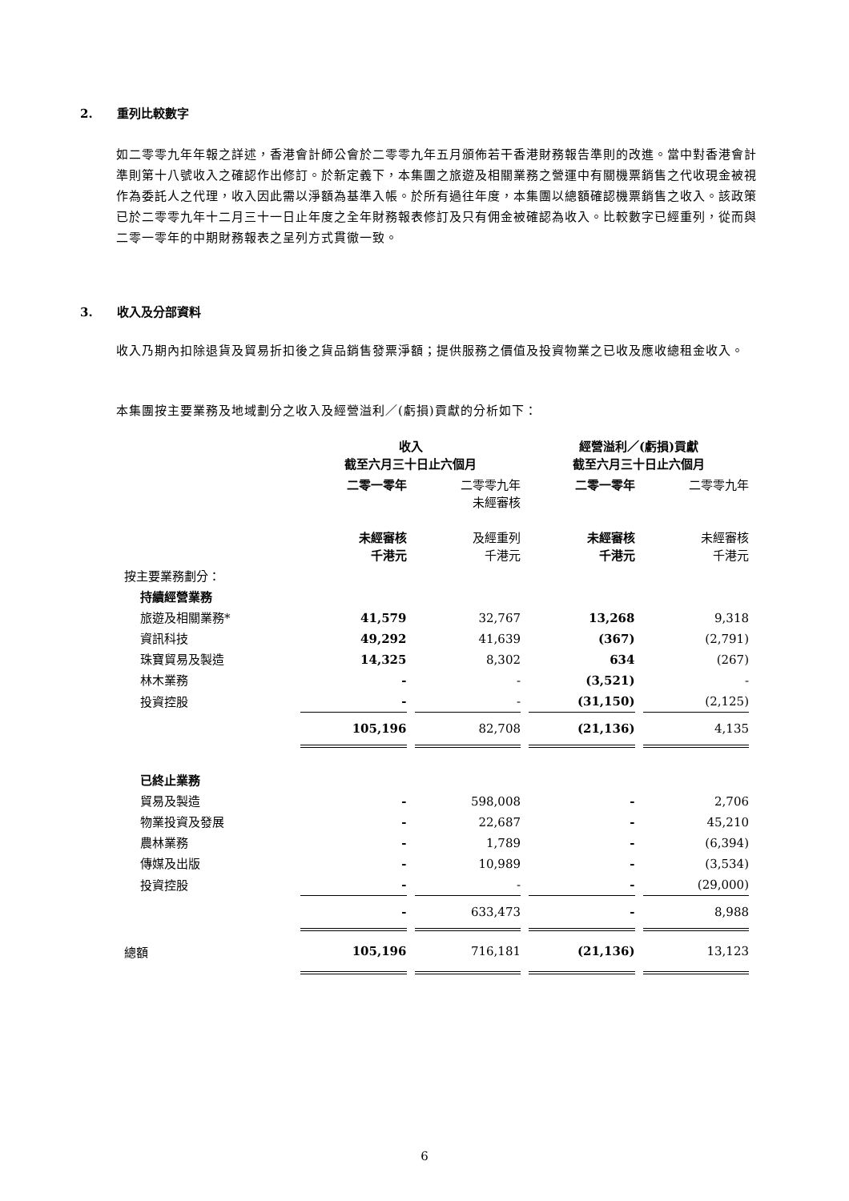2. 重列比較數字
如二零零九年年報之詳述，香港會計師公會於二零零九年五月頒佈若干香港財務報告準則的改進。當中對香港會計準則第十八號收入之確認作出修訂。於新定義下，本集團之旅遊及相關業務之營運中有關機票銷售之代收現金被視作為委託人之代理，收入因此需以淨額為基準入帳。於所有過往年度，本集團以總額確認機票銷售之收入。該政策已於二零零九年十二月三十一日止年度之全年財務報表修訂及只有佣金被確認為收入。比較數字已經重列，從而與二零一零年的中期財務報表之呈列方式貫徹一致。
3. 收入及分部資料
收入乃期內扣除退貨及貿易折扣後之貨品銷售發票淨額；提供服務之價值及投資物業之已收及應收總租金收入。
本集團按主要業務及地域劃分之收入及經營溢利／(虧損)貢獻的分析如下：
| | 收入 截至六月三十日止六個月 | | 經營溢利／(虧損)貢獻 截至六月三十日止六個月 | |
| | 二零一零年 未經審核 千港元 | 二零零九年 未經審核 及經重列 千港元 | 二零一零年 未經審核 千港元 | 二零零九年 未經審核 千港元 |
| 按主要業務劃分： | | | | |
| 持續經營業務 | | | | |
| 旅遊及相關業務* | 41,579 | 32,767 | 13,268 | 9,318 |
| 資訊科技 | 49,292 | 41,639 | (367) | (2,791) |
| 珠寶貿易及製造 | 14,325 | 8,302 | 634 | (267) |
| 林木業務 | - | - | (3,521) | - |
| 投資控股 | - | - | (31,150) | (2,125) |
| | 105,196 | 82,708 | (21,136) | 4,135 |
| 已終止業務 | | | | |
| 貿易及製造 | - | 598,008 | - | 2,706 |
| 物業投資及發展 | - | 22,687 | - | 45,210 |
| 農林業務 | - | 1,789 | - | (6,394) |
| 傳媒及出版 | - | 10,989 | - | (3,534) |
| 投資控股 | - | - | - | (29,000) |
| | - | 633,473 | - | 8,988 |
| 總額 | 105,196 | 716,181 | (21,136) | 13,123 |
6